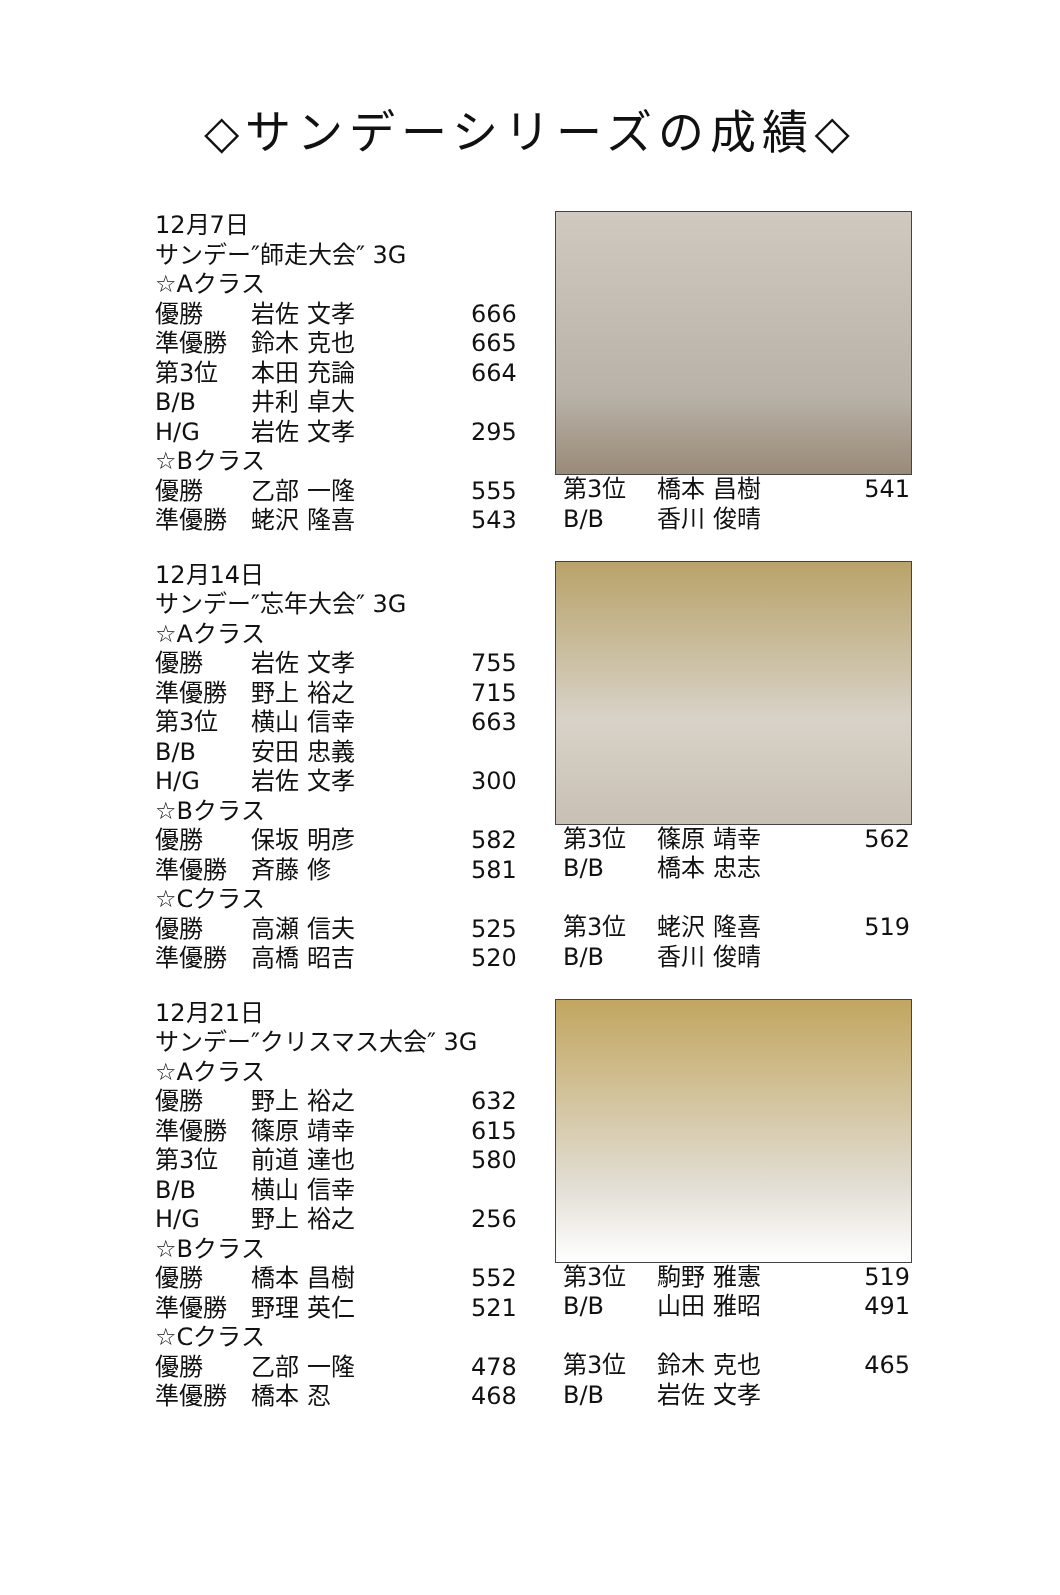◇サンデーシリーズの成績◇
12月7日
サンデー″師走大会″ 3G
☆Aクラス
| 優勝 | 岩佐 文孝 | 666 |
| 準優勝 | 鈴木 克也 | 665 |
| 第3位 | 本田 充論 | 664 |
| B/B | 井利 卓大 | |
| H/G | 岩佐 文孝 | 295 |
☆Bクラス
| 優勝 | 乙部 一隆 | 555 |
| 準優勝 | 蛯沢 隆喜 | 543 |
| 第3位 | 橋本 昌樹 | 541 |
| B/B | 香川 俊晴 | |
12月14日
サンデー″忘年大会″ 3G
☆Aクラス
| 優勝 | 岩佐 文孝 | 755 |
| 準優勝 | 野上 裕之 | 715 |
| 第3位 | 横山 信幸 | 663 |
| B/B | 安田 忠義 | |
| H/G | 岩佐 文孝 | 300 |
☆Bクラス
| 優勝 | 保坂 明彦 | 582 |
| 準優勝 | 斉藤 修 | 581 |
☆Cクラス
| 優勝 | 高瀬 信夫 | 525 |
| 準優勝 | 高橋 昭吉 | 520 |
| 第3位 | 篠原 靖幸 | 562 |
| B/B | 橋本 忠志 | |
| 第3位 | 蛯沢 隆喜 | 519 |
| B/B | 香川 俊晴 | |
12月21日
サンデー″クリスマス大会″ 3G
☆Aクラス
| 優勝 | 野上 裕之 | 632 |
| 準優勝 | 篠原 靖幸 | 615 |
| 第3位 | 前道 達也 | 580 |
| B/B | 横山 信幸 | |
| H/G | 野上 裕之 | 256 |
☆Bクラス
| 優勝 | 橋本 昌樹 | 552 |
| 準優勝 | 野理 英仁 | 521 |
☆Cクラス
| 優勝 | 乙部 一隆 | 478 |
| 準優勝 | 橋本 忍 | 468 |
| 第3位 | 駒野 雅憲 | 519 |
| B/B | 山田 雅昭 | 491 |
| 第3位 | 鈴木 克也 | 465 |
| B/B | 岩佐 文孝 | |